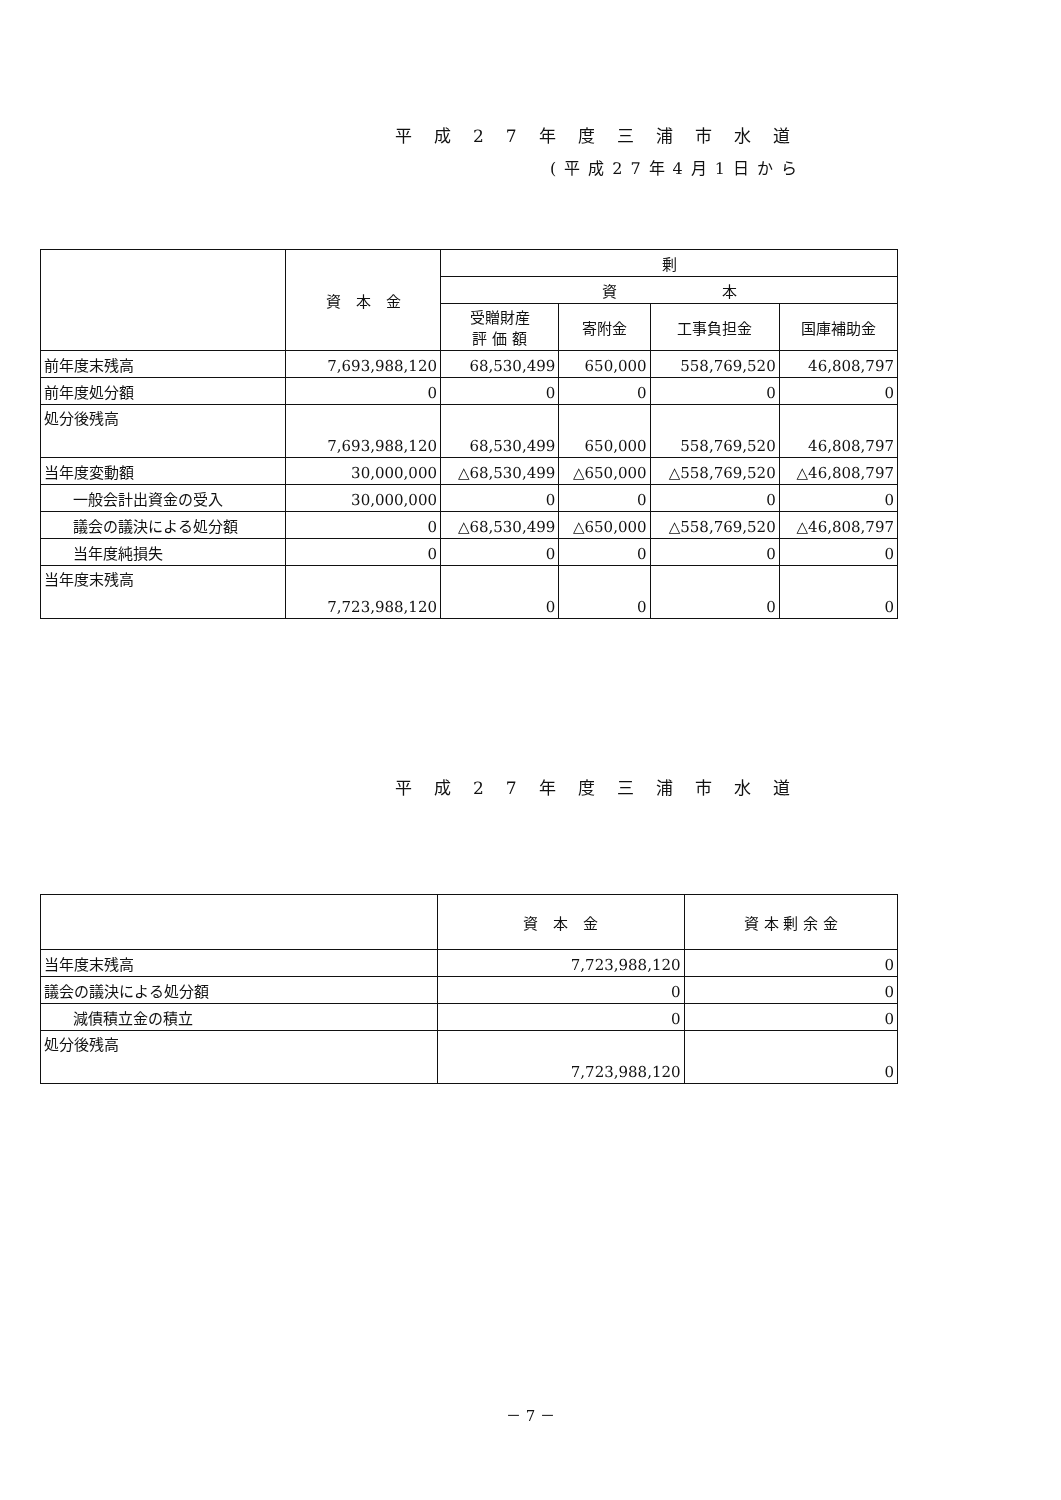平成27年度三浦市水道
(平成27年4月1日から
| | 資 本 金 | 剰 | | | |
| --- | --- | --- | --- | --- | --- |
| | | 資 本 | | | |
| | | 受贈財産 評 価 額 | 寄附金 | 工事負担金 | 国庫補助金 |
| 前年度末残高 | 7,693,988,120 | 68,530,499 | 650,000 | 558,769,520 | 46,808,797 |
| 前年度処分額 | 0 | 0 | 0 | 0 | 0 |
| 処分後残高 | 7,693,988,120 | 68,530,499 | 650,000 | 558,769,520 | 46,808,797 |
| 当年度変動額 | 30,000,000 | △68,530,499 | △650,000 | △558,769,520 | △46,808,797 |
| 一般会計出資金の受入 | 30,000,000 | 0 | 0 | 0 | 0 |
| 議会の議決による処分額 | 0 | △68,530,499 | △650,000 | △558,769,520 | △46,808,797 |
| 当年度純損失 | 0 | 0 | 0 | 0 | 0 |
| 当年度末残高 | 7,723,988,120 | 0 | 0 | 0 | 0 |
平成27年度三浦市水道
| | 資 本 金 | 資 本 剰 余 金 |
| --- | --- | --- |
| 当年度末残高 | 7,723,988,120 | 0 |
| 議会の議決による処分額 | 0 | 0 |
| 減債積立金の積立 | 0 | 0 |
| 処分後残高 | 7,723,988,120 | 0 |
－ 7 －